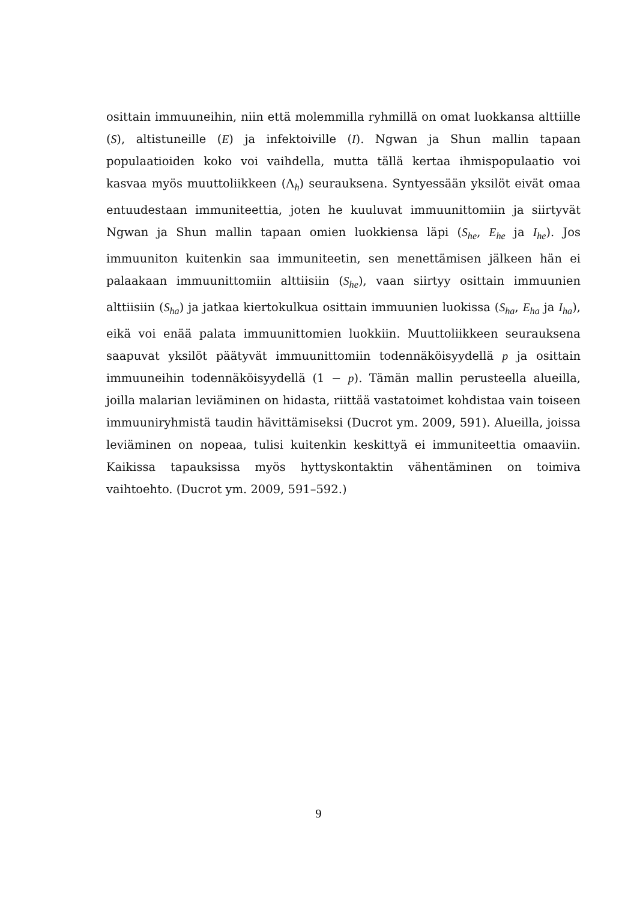osittain immuuneihin, niin että molemmilla ryhmillä on omat luokkansa alttiille (S), altistuneille (E) ja infektoiville (I). Ngwan ja Shun mallin tapaan populaatioiden koko voi vaihdella, mutta tällä kertaa ihmispopulaatio voi kasvaa myös muuttoliikkeen (Λ<sub>h</sub>) seurauksena. Syntyessään yksilöt eivät omaa entuudestaan immuniteettia, joten he kuuluvat immuunittomiin ja siirtyvät Ngwan ja Shun mallin tapaan omien luokkiensa läpi (S<sub>he</sub>, E<sub>he</sub> ja I<sub>he</sub>). Jos immuuniton kuitenkin saa immuniteetin, sen menettämisen jälkeen hän ei palaakaan immuunittomiin alttiisiin (S<sub>he</sub>), vaan siirtyy osittain immuunien alttiisiin (S<sub>ha</sub>) ja jatkaa kiertokulkua osittain immuunien luokissa (S<sub>ha</sub>, E<sub>ha</sub> ja I<sub>ha</sub>), eikä voi enää palata immuunittomien luokkiin. Muuttoliikkeen seurauksena saapuvat yksilöt päätyvät immuunittomiin todennäköisyydellä p ja osittain immuuneihin todennäköisyydellä (1 − p). Tämän mallin perusteella alueilla, joilla malarian leviäminen on hidasta, riittää vastatoimet kohdistaa vain toiseen immuuniryhmistä taudin hävittämiseksi (Ducrot ym. 2009, 591). Alueilla, joissa leviäminen on nopeaa, tulisi kuitenkin keskittyä ei immuniteettia omaaviin. Kaikissa tapauksissa myös hyttyskontaktin vähentäminen on toimiva vaihtoehto. (Ducrot ym. 2009, 591–592.)
9